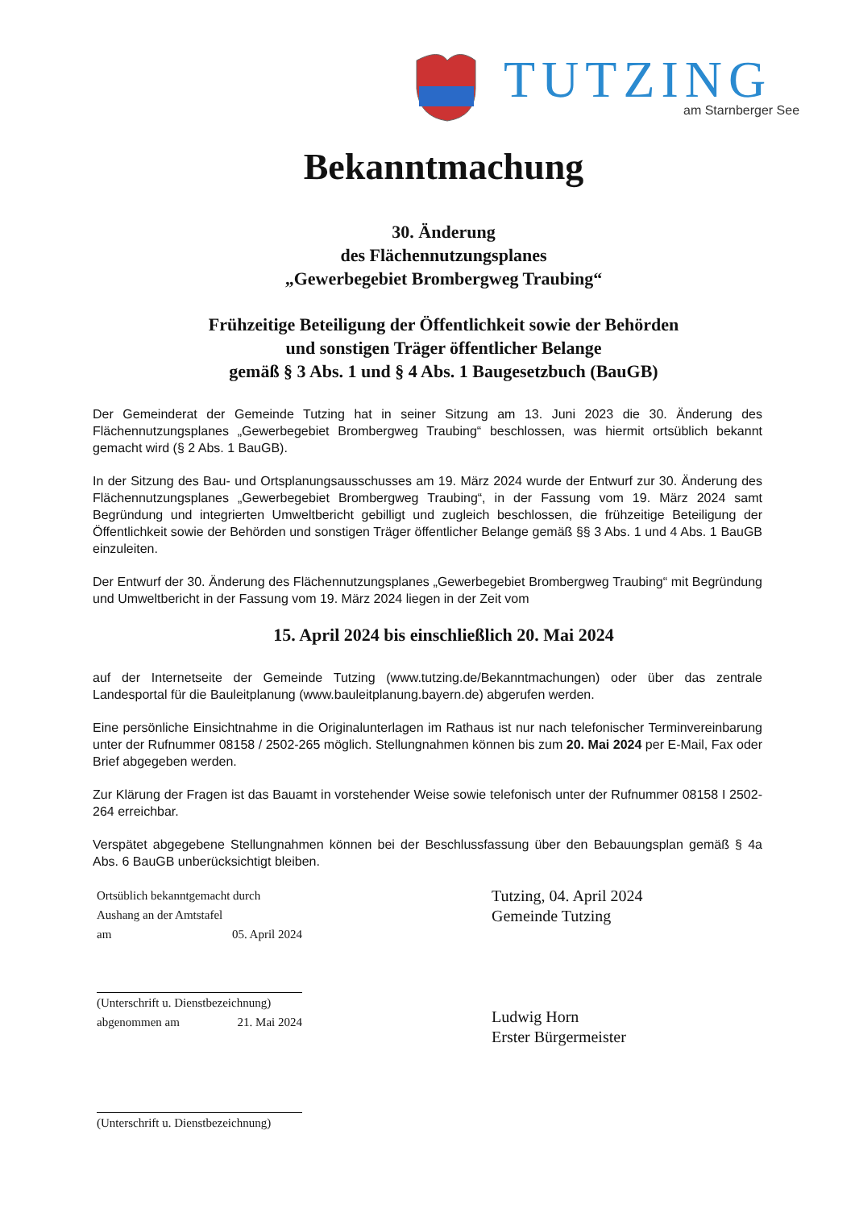TUTZING am Starnberger See
Bekanntmachung
30. Änderung
des Flächennutzungsplanes
„Gewerbegebiet Brombergweg Traubing“
Frühzeitige Beteiligung der Öffentlichkeit sowie der Behörden
und sonstigen Träger öffentlicher Belange
gemäß § 3 Abs. 1 und § 4 Abs. 1 Baugesetzbuch (BauGB)
Der Gemeinderat der Gemeinde Tutzing hat in seiner Sitzung am 13. Juni 2023 die 30. Änderung des Flächennutzungsplanes „Gewerbegebiet Brombergweg Traubing“ beschlossen, was hiermit ortsüblich bekannt gemacht wird (§ 2 Abs. 1 BauGB).
In der Sitzung des Bau- und Ortsplanungsausschusses am 19. März 2024 wurde der Entwurf zur 30. Änderung des Flächennutzungsplanes „Gewerbegebiet Brombergweg Traubing“, in der Fassung vom 19. März 2024 samt Begründung und integrierten Umweltbericht gebilligt und zugleich beschlossen, die frühzeitige Beteiligung der Öffentlichkeit sowie der Behörden und sonstigen Träger öffentlicher Belange gemäß §§ 3 Abs. 1 und 4 Abs. 1 BauGB einzuleiten.
Der Entwurf der 30. Änderung des Flächennutzungsplanes „Gewerbegebiet Brombergweg Traubing“ mit Begründung und Umweltbericht in der Fassung vom 19. März 2024 liegen in der Zeit vom
15. April 2024 bis einschließlich 20. Mai 2024
auf der Internetseite der Gemeinde Tutzing (www.tutzing.de/Bekanntmachungen) oder über das zentrale Landesportal für die Bauleitplanung (www.bauleitplanung.bayern.de) abgerufen werden.
Eine persönliche Einsichtnahme in die Originalunterlagen im Rathaus ist nur nach telefonischer Terminvereinbarung unter der Rufnummer 08158 / 2502-265 möglich. Stellungnahmen können bis zum 20. Mai 2024 per E-Mail, Fax oder Brief abgegeben werden.
Zur Klärung der Fragen ist das Bauamt in vorstehender Weise sowie telefonisch unter der Rufnummer 08158 I 2502-264 erreichbar.
Verspätet abgegebene Stellungnahmen können bei der Beschlussfassung über den Bebauungsplan gemäß § 4a Abs. 6 BauGB unberücksichtigt bleiben.
Ortsüblich bekanntgemacht durch
Aushang an der Amtstafel
am 05. April 2024
(Unterschrift u. Dienstbezeichnung)
abgenommen am 21. Mai 2024
(Unterschrift u. Dienstbezeichnung)
Tutzing, 04. April 2024
Gemeinde Tutzing
Ludwig Horn
Erster Bürgermeister